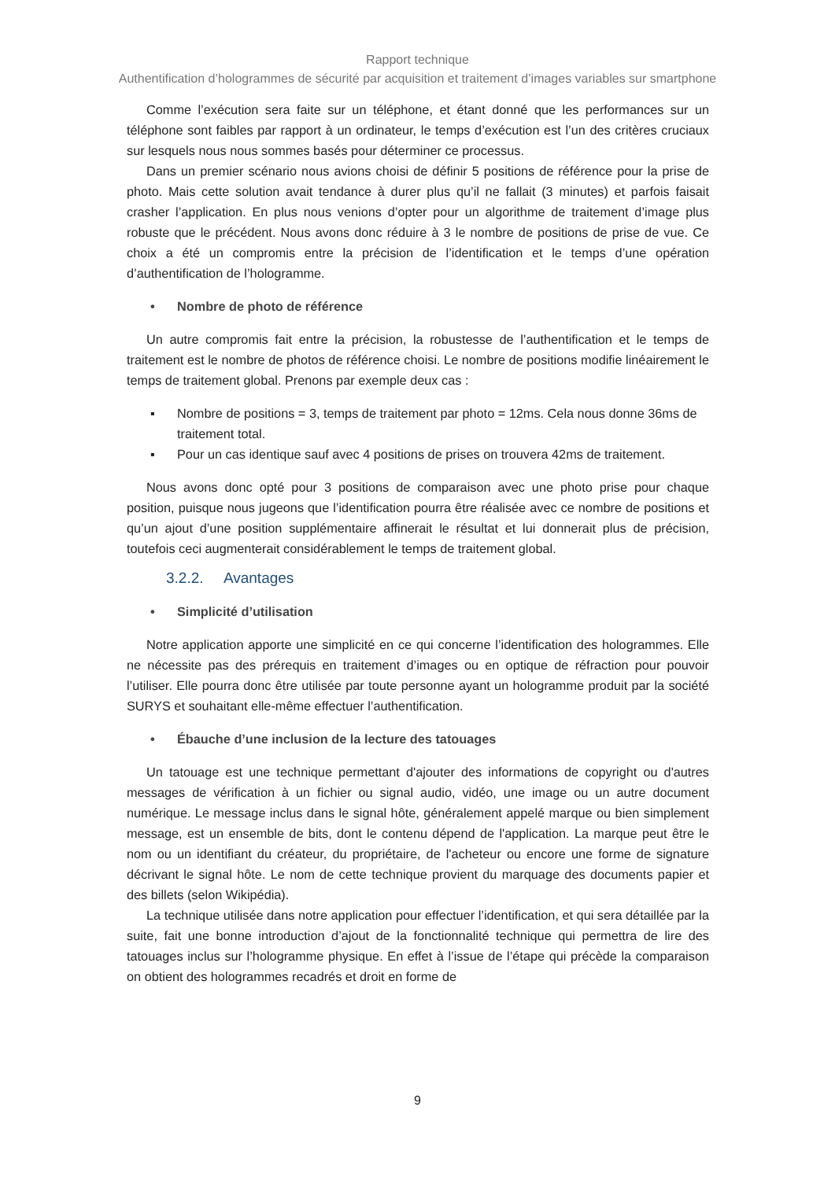Rapport technique
Authentification d’hologrammes de sécurité par acquisition et traitement d’images variables sur smartphone
Comme l’exécution sera faite sur un téléphone, et étant donné que les performances sur un téléphone sont faibles par rapport à un ordinateur, le temps d’exécution est l’un des critères cruciaux sur lesquels nous nous sommes basés pour déterminer ce processus.
Dans un premier scénario nous avions choisi de définir 5 positions de référence pour la prise de photo. Mais cette solution avait tendance à durer plus qu’il ne fallait (3 minutes) et parfois faisait crasher l’application. En plus nous venions d’opter pour un algorithme de traitement d’image plus robuste que le précédent. Nous avons donc réduire à 3 le nombre de positions de prise de vue. Ce choix a été un compromis entre la précision de l’identification et le temps d’une opération d’authentification de l’hologramme.
• Nombre de photo de référence
Un autre compromis fait entre la précision, la robustesse de l’authentification et le temps de traitement est le nombre de photos de référence choisi. Le nombre de positions modifie linéairement le temps de traitement global. Prenons par exemple deux cas :
▪ Nombre de positions = 3, temps de traitement par photo = 12ms. Cela nous donne 36ms de traitement total.
▪ Pour un cas identique sauf avec 4 positions de prises on trouvera 42ms de traitement.
Nous avons donc opté pour 3 positions de comparaison avec une photo prise pour chaque position, puisque nous jugeons que l’identification pourra être réalisée avec ce nombre de positions et qu’un ajout d’une position supplémentaire affinerait le résultat et lui donnerait plus de précision, toutefois ceci augmenterait considérablement le temps de traitement global.
3.2.2. Avantages
• Simplicité d’utilisation
Notre application apporte une simplicité en ce qui concerne l’identification des hologrammes. Elle ne nécessite pas des prérequis en traitement d’images ou en optique de réfraction pour pouvoir l’utiliser. Elle pourra donc être utilisée par toute personne ayant un hologramme produit par la société SURYS et souhaitant elle-même effectuer l’authentification.
• Ébauche d’une inclusion de la lecture des tatouages
Un tatouage est une technique permettant d'ajouter des informations de copyright ou d'autres messages de vérification à un fichier ou signal audio, vidéo, une image ou un autre document numérique. Le message inclus dans le signal hôte, généralement appelé marque ou bien simplement message, est un ensemble de bits, dont le contenu dépend de l'application. La marque peut être le nom ou un identifiant du créateur, du propriétaire, de l'acheteur ou encore une forme de signature décrivant le signal hôte. Le nom de cette technique provient du marquage des documents papier et des billets (selon Wikipédia).
La technique utilisée dans notre application pour effectuer l’identification, et qui sera détaillée par la suite, fait une bonne introduction d’ajout de la fonctionnalité technique qui permettra de lire des tatouages inclus sur l’hologramme physique. En effet à l’issue de l’étape qui précède la comparaison on obtient des hologrammes recadrés et droit en forme de
9